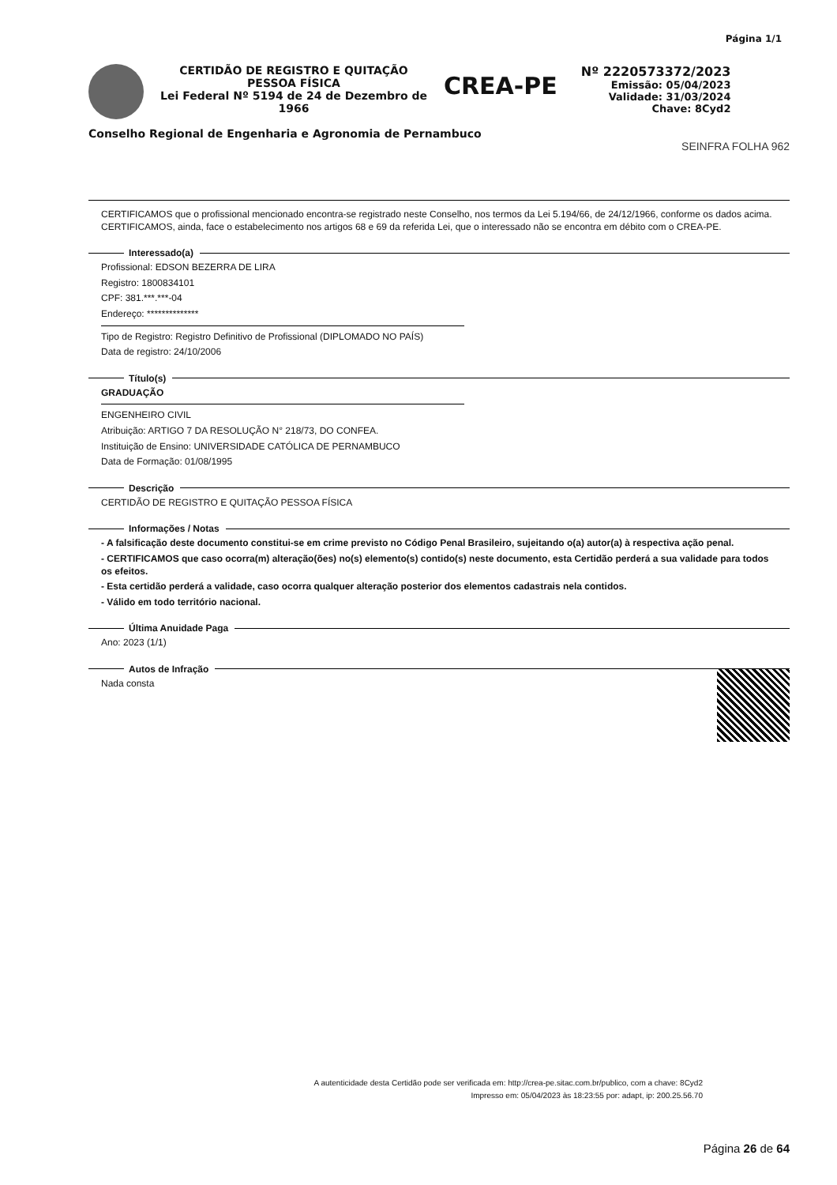Página 1/1
CERTIDÃO DE REGISTRO E QUITAÇÃO
PESSOA FÍSICA
Lei Federal Nº 5194 de 24 de Dezembro de 1966
CREA-PE
Nº 2220573372/2023
Emissão: 05/04/2023
Validade: 31/03/2024
Chave: 8Cyd2
Conselho Regional de Engenharia e Agronomia de Pernambuco
SEINFRA FOLHA 962
CERTIFICAMOS que o profissional mencionado encontra-se registrado neste Conselho, nos termos da Lei 5.194/66, de 24/12/1966, conforme os dados acima. CERTIFICAMOS, ainda, face o estabelecimento nos artigos 68 e 69 da referida Lei, que o interessado não se encontra em débito com o CREA-PE.
Interessado(a)
Profissional: EDSON BEZERRA DE LIRA
Registro: 1800834101
CPF: 381.***.***-04
Endereço: **************
Tipo de Registro: Registro Definitivo de Profissional (DIPLOMADO NO PAÍS)
Data de registro: 24/10/2006
Título(s)
GRADUAÇÃO
ENGENHEIRO CIVIL
Atribuição: ARTIGO 7 DA RESOLUÇÃO N° 218/73, DO CONFEA.
Instituição de Ensino: UNIVERSIDADE CATÓLICA DE PERNAMBUCO
Data de Formação: 01/08/1995
Descrição
CERTIDÃO DE REGISTRO E QUITAÇÃO PESSOA FÍSICA
Informações / Notas
- A falsificação deste documento constitui-se em crime previsto no Código Penal Brasileiro, sujeitando o(a) autor(a) à respectiva ação penal.
- CERTIFICAMOS que caso ocorra(m) alteração(ões) no(s) elemento(s) contido(s) neste documento, esta Certidão perderá a sua validade para todos os efeitos.
- Esta certidão perderá a validade, caso ocorra qualquer alteração posterior dos elementos cadastrais nela contidos.
- Válido em todo território nacional.
Última Anuidade Paga
Ano: 2023 (1/1)
Autos de Infração
Nada consta
A autenticidade desta Certidão pode ser verificada em: http://crea-pe.sitac.com.br/publico, com a chave: 8Cyd2
Impresso em: 05/04/2023 às 18:23:55 por: adapt, ip: 200.25.56.70
Página 26 de 64